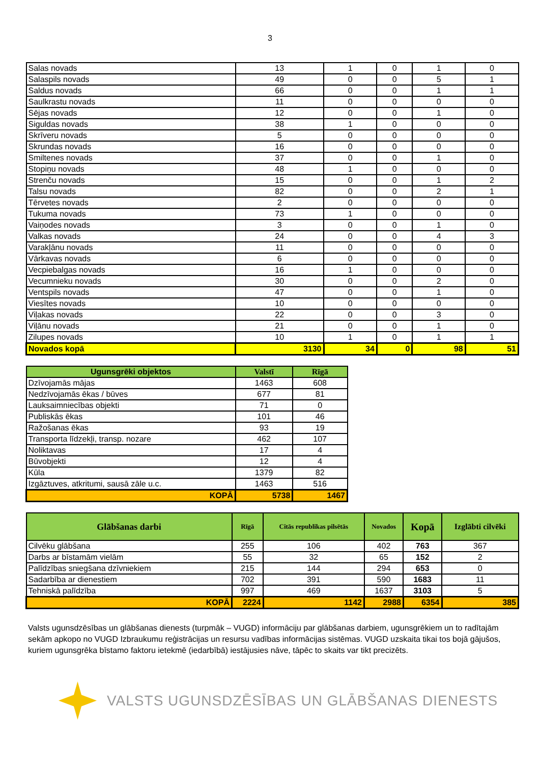3
| Salas novads | 13 | 1 | 0 | 1 | 0 |
| Salaspils novads | 49 | 0 | 0 | 5 | 1 |
| Saldus novads | 66 | 0 | 0 | 1 | 1 |
| Saulkrastu novads | 11 | 0 | 0 | 0 | 0 |
| Sējas novads | 12 | 0 | 0 | 1 | 0 |
| Siguldas novads | 38 | 1 | 0 | 0 | 0 |
| Skrīveru novads | 5 | 0 | 0 | 0 | 0 |
| Skrundas novads | 16 | 0 | 0 | 0 | 0 |
| Smiltenes novads | 37 | 0 | 0 | 1 | 0 |
| Stopiņu novads | 48 | 1 | 0 | 0 | 0 |
| Strenču novads | 15 | 0 | 0 | 1 | 2 |
| Talsu novads | 82 | 0 | 0 | 2 | 1 |
| Tērvetes novads | 2 | 0 | 0 | 0 | 0 |
| Tukuma novads | 73 | 1 | 0 | 0 | 0 |
| Vaiņodes novads | 3 | 0 | 0 | 1 | 0 |
| Valkas novads | 24 | 0 | 0 | 4 | 3 |
| Varakļānu novads | 11 | 0 | 0 | 0 | 0 |
| Vārkavas novads | 6 | 0 | 0 | 0 | 0 |
| Vecpiebalgas novads | 16 | 1 | 0 | 0 | 0 |
| Vecumnieku novads | 30 | 0 | 0 | 2 | 0 |
| Ventspils novads | 47 | 0 | 0 | 1 | 0 |
| Viesītes novads | 10 | 0 | 0 | 0 | 0 |
| Viļakas novads | 22 | 0 | 0 | 3 | 0 |
| Viļānu novads | 21 | 0 | 0 | 1 | 0 |
| Zilupes novads | 10 | 1 | 0 | 1 | 1 |
| Novados kopā | 3130 | 34 | 0 | 98 | 51 |
| Ugunsgrēki objektos | Valstī | Rīgā |
| --- | --- | --- |
| Dzīvojamās mājas | 1463 | 608 |
| Nedzīvojamās ēkas / būves | 677 | 81 |
| Lauksaimniecības objekti | 71 | 0 |
| Publiskās ēkas | 101 | 46 |
| Ražošanas ēkas | 93 | 19 |
| Transporta līdzekļi, transp. nozare | 462 | 107 |
| Noliktavas | 17 | 4 |
| Būvobjekti | 12 | 4 |
| Kūla | 1379 | 82 |
| Izgāztuves, atkritumi, sausā zāle u.c. | 1463 | 516 |
| KOPĀ | 5738 | 1467 |
| Glābšanas darbi | Rīgā | Citās republikas pilsētās | Novados | Kopā | Izglābti cilvēki |
| --- | --- | --- | --- | --- | --- |
| Cilvēku glābšana | 255 | 106 | 402 | 763 | 367 |
| Darbs ar bīstamām vielām | 55 | 32 | 65 | 152 | 2 |
| Palīdzības sniegšana dzīvniekiem | 215 | 144 | 294 | 653 | 0 |
| Sadarbība ar dienestiem | 702 | 391 | 590 | 1683 | 11 |
| Tehniskā palīdzība | 997 | 469 | 1637 | 3103 | 5 |
| KOPĀ | 2224 | 1142 | 2988 | 6354 | 385 |
Valsts ugunsdzēsības un glābšanas dienests (turpmāk – VUGD) informāciju par glābšanas darbiem, ugunsgrēkiem un to radītajām sekām apkopo no VUGD Izbraukumu reģistrācijas un resursu vadības informācijas sistēmas. VUGD uzskaita tikai tos bojā gājušos, kuriem ugunsgrēka bīstamo faktoru ietekmē (iedarbībā) iestājusies nāve, tāpēc to skaits var tikt precizēts.
VALSTS UGUNSDZĒSĪBAS UN GLĀBŠANAS DIENESTS